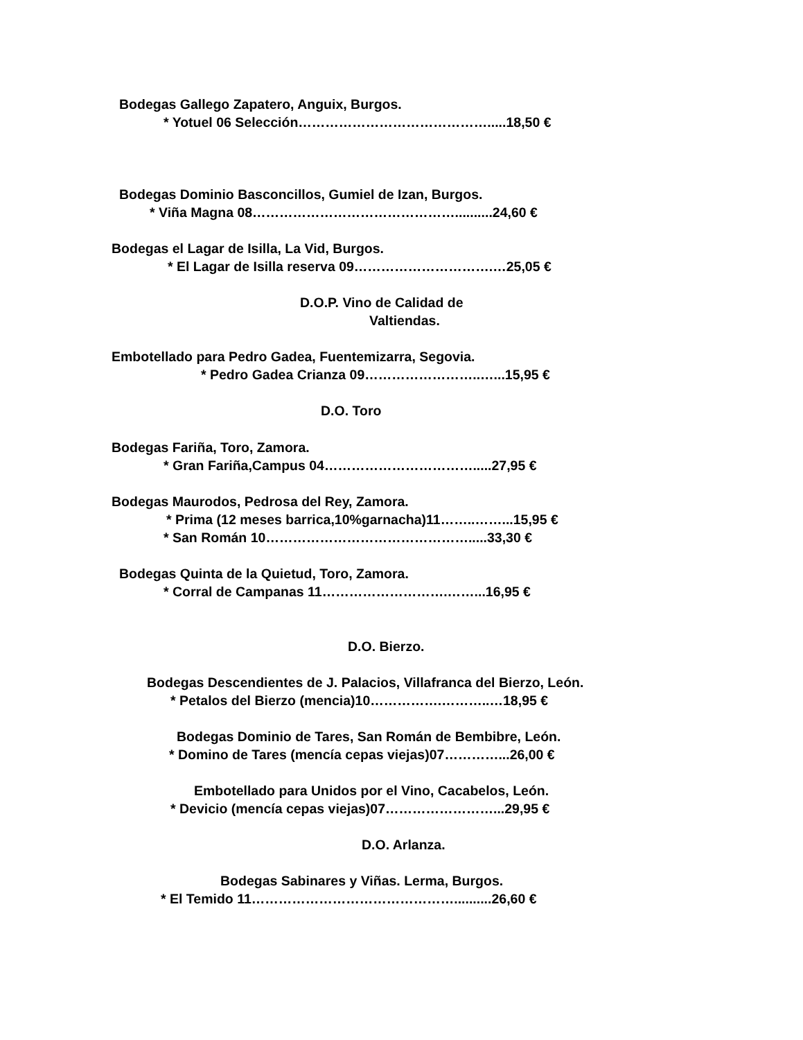Bodegas Gallego Zapatero, Anguix, Burgos.
* Yotuel 06 Selección…………………………………….....18,50 €
Bodegas Dominio Basconcillos, Gumiel de Izan, Burgos.
* Viña Magna 08………………………………………..........24,60 €
Bodegas el Lagar de Isilla, La Vid, Burgos.
* El Lagar de Isilla reserva 09………………………….…25,05 €
D.O.P. Vino de Calidad de
Valtiendas.
Embotellado para Pedro Gadea, Fuentemizarra, Segovia.
* Pedro Gadea Crianza 09……………………..…...15,95 €
D.O. Toro
Bodegas Fariña, Toro, Zamora.
* Gran Fariña,Campus 04…………………………….....27,95 €
Bodegas Maurodos, Pedrosa del Rey, Zamora.
* Prima (12 meses barrica,10%garnacha)11……..……...15,95 €
* San Román 10……………………………………….....33,30 €
Bodegas Quinta de la Quietud, Toro, Zamora.
* Corral de Campanas 11……………………….……...16,95 €
D.O. Bierzo.
Bodegas Descendientes de J. Palacios, Villafranca del Bierzo, León.
* Petalos del Bierzo (mencia)10…………….………..…18,95 €
Bodegas Dominio de Tares, San Román de Bembibre, León.
* Domino de Tares (mencía cepas viejas)07…………...26,00 €
Embotellado para Unidos por el Vino, Cacabelos, León.
* Devicio (mencía cepas viejas)07……………………...29,95 €
D.O. Arlanza.
Bodegas Sabinares y Viñas. Lerma, Burgos.
* El Temido 11………………………………………..........26,60 €